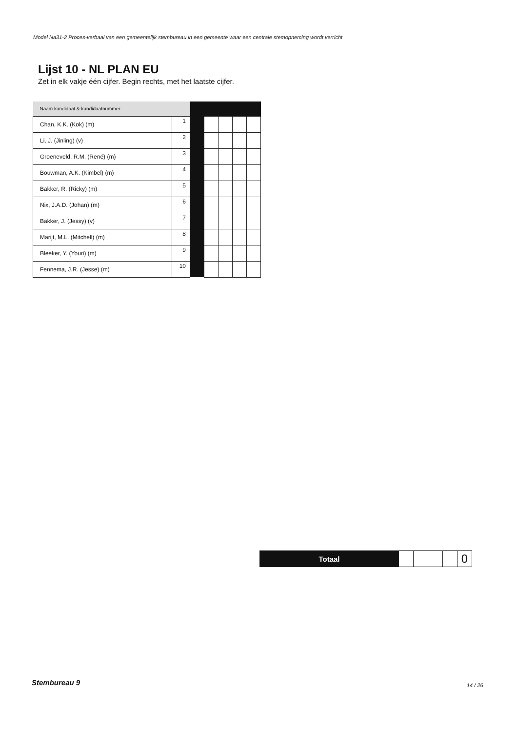Model Na31-2 Proces-verbaal van een gemeentelijk stembureau in een gemeente waar een centrale stemopneming wordt verricht
Lijst 10 - NL PLAN EU
Zet in elk vakje één cijfer. Begin rechts, met het laatste cijfer.
| Naam kandidaat & kandidaatnummer | | | | | | |
| Chan, K.K. (Kok) (m) | 1 | | | | | |
| Li, J. (Jinling) (v) | 2 | | | | | |
| Groeneveld, R.M. (René) (m) | 3 | | | | | |
| Bouwman, A.K. (Kimbel) (m) | 4 | | | | | |
| Bakker, R. (Ricky) (m) | 5 | | | | | |
| Nix, J.A.D. (Johan) (m) | 6 | | | | | |
| Bakker, J. (Jessy) (v) | 7 | | | | | |
| Marijt, M.L. (Mitchell) (m) | 8 | | | | | |
| Bleeker, Y. (Youri) (m) | 9 | | | | | |
| Fennema, J.R. (Jesse) (m) | 10 | | | | | |
| Totaal | | | | | 0 |
Stembureau 9 14 / 26